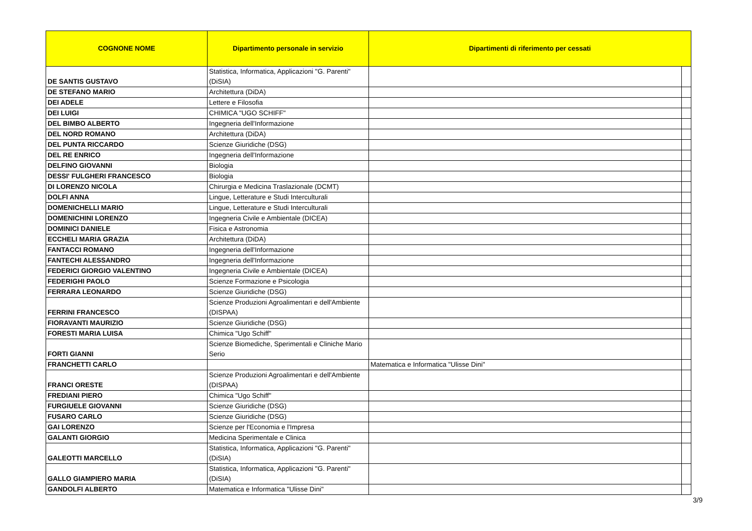| COGNONE NOME | Dipartimento personale in servizio | Dipartimenti di riferimento per cessati | |
| --- | --- | --- | --- |
| DE SANTIS GUSTAVO | Statistica, Informatica, Applicazioni "G. Parenti" (DiSIA) | | |
| DE STEFANO MARIO | Architettura (DiDA) | | |
| DEI ADELE | Lettere e Filosofia | | |
| DEI LUIGI | CHIMICA "UGO SCHIFF" | | |
| DEL BIMBO ALBERTO | Ingegneria dell'Informazione | | |
| DEL NORD ROMANO | Architettura (DiDA) | | |
| DEL PUNTA RICCARDO | Scienze Giuridiche (DSG) | | |
| DEL RE ENRICO | Ingegneria dell'Informazione | | |
| DELFINO GIOVANNI | Biologia | | |
| DESSI' FULGHERI FRANCESCO | Biologia | | |
| DI LORENZO NICOLA | Chirurgia e Medicina Traslazionale (DCMT) | | |
| DOLFI ANNA | Lingue, Letterature e Studi Interculturali | | |
| DOMENICHELLI MARIO | Lingue, Letterature e Studi Interculturali | | |
| DOMENICHINI LORENZO | Ingegneria Civile e Ambientale (DICEA) | | |
| DOMINICI DANIELE | Fisica e Astronomia | | |
| ECCHELI MARIA GRAZIA | Architettura (DiDA) | | |
| FANTACCI ROMANO | Ingegneria dell'Informazione | | |
| FANTECHI ALESSANDRO | Ingegneria dell'Informazione | | |
| FEDERICI GIORGIO VALENTINO | Ingegneria Civile e Ambientale (DICEA) | | |
| FEDERIGHI PAOLO | Scienze Formazione e Psicologia | | |
| FERRARA LEONARDO | Scienze Giuridiche (DSG) | | |
| FERRINI FRANCESCO | Scienze Produzioni Agroalimentari e dell'Ambiente (DISPAA) | | |
| FIORAVANTI MAURIZIO | Scienze Giuridiche (DSG) | | |
| FORESTI MARIA LUISA | Chimica "Ugo Schiff" | | |
| FORTI GIANNI | Scienze Biomediche, Sperimentali e Cliniche Mario Serio | | |
| FRANCHETTI CARLO | | Matematica e Informatica "Ulisse Dini" | |
| FRANCI ORESTE | Scienze Produzioni Agroalimentari e dell'Ambiente (DISPAA) | | |
| FREDIANI PIERO | Chimica "Ugo Schiff" | | |
| FURGIUELE GIOVANNI | Scienze Giuridiche (DSG) | | |
| FUSARO CARLO | Scienze Giuridiche (DSG) | | |
| GAI LORENZO | Scienze per l'Economia e l'Impresa | | |
| GALANTI GIORGIO | Medicina Sperimentale e Clinica | | |
| GALEOTTI MARCELLO | Statistica, Informatica, Applicazioni "G. Parenti" (DiSIA) | | |
| GALLO GIAMPIERO MARIA | Statistica, Informatica, Applicazioni "G. Parenti" (DiSIA) | | |
| GANDOLFI ALBERTO | Matematica e Informatica "Ulisse Dini" | | |
3/9